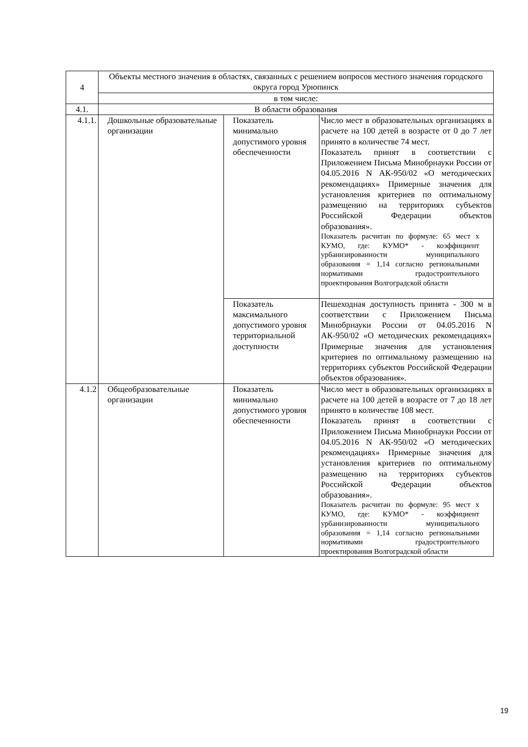| 4 | Объекты местного значения в областях, связанных с решением вопросов местного значения городского округа город Урюпинск | | |
| | в том числе: | | |
| 4.1. | В области образования | | |
| 4.1.1. | Дошкольные образовательные организации | Показатель минимально допустимого уровня обеспеченности | Число мест в образовательных организациях в расчете на 100 детей в возрасте от 0 до 7 лет принято в количестве 74 мест. Показатель принят в соответствии с Приложением Письма Минобрнауки России от 04.05.2016 N АК-950/02 «О методических рекомендациях» Примерные значения для установления критериев по оптимальному размещению на территориях субъектов Российской Федерации объектов образования». Показатель расчитан по формуле: 65 мест х КУМО, где: КУМО* - коэффициент урбанизированности муниципального образования = 1,14 согласно региональными нормативами градостроительного проектирования Волгоградской области |
| | | Показатель максимального допустимого уровня территориальной доступности | Пешеходная доступность принята - 300 м в соответствии с Приложением Письма Минобрнауки России от 04.05.2016 N АК-950/02 «О методических рекомендациях» Примерные значения для установления критериев по оптимальному размещению на территориях субъектов Российской Федерации объектов образования». |
| 4.1.2 | Общеобразовательные организации | Показатель минимально допустимого уровня обеспеченности | Число мест в образовательных организациях в расчете на 100 детей в возрасте от 7 до 18 лет принято в количестве 108 мест. Показатель принят в соответствии с Приложением Письма Минобрнауки России от 04.05.2016 N АК-950/02 «О методических рекомендациях» Примерные значения для установления критериев по оптимальному размещению на территориях субъектов Российской Федерации объектов образования». Показатель расчитан по формуле: 95 мест х КУМО, где: КУМО* - коэффициент урбанизированности муниципального образования = 1,14 согласно региональными нормативами градостроительного проектирования Волгоградской области |
19